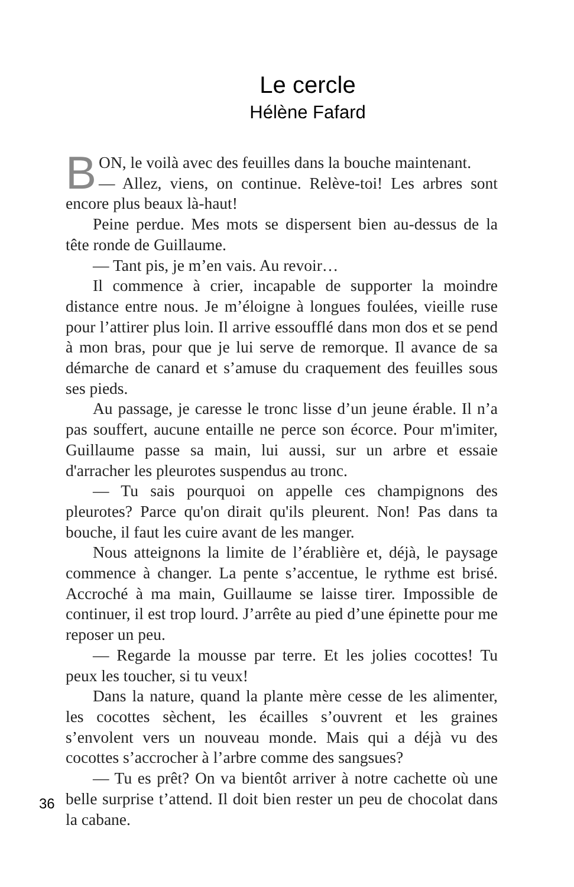Le cercle
Hélène Fafard
BON, le voilà avec des feuilles dans la bouche maintenant.
— Allez, viens, on continue. Relève-toi! Les arbres sont encore plus beaux là-haut!
Peine perdue. Mes mots se dispersent bien au-dessus de la tête ronde de Guillaume.
— Tant pis, je m’en vais. Au revoir…
Il commence à crier, incapable de supporter la moindre distance entre nous. Je m’éloigne à longues foulées, vieille ruse pour l’attirer plus loin. Il arrive essoufflé dans mon dos et se pend à mon bras, pour que je lui serve de remorque. Il avance de sa démarche de canard et s’amuse du craquement des feuilles sous ses pieds.
Au passage, je caresse le tronc lisse d’un jeune érable. Il n’a pas souffert, aucune entaille ne perce son écorce. Pour m'imiter, Guillaume passe sa main, lui aussi, sur un arbre et essaie d'arracher les pleurotes suspendus au tronc.
— Tu sais pourquoi on appelle ces champignons des pleurotes? Parce qu'on dirait qu'ils pleurent. Non! Pas dans ta bouche, il faut les cuire avant de les manger.
Nous atteignons la limite de l’érablière et, déjà, le paysage commence à changer. La pente s’accentue, le rythme est brisé. Accroché à ma main, Guillaume se laisse tirer. Impossible de continuer, il est trop lourd. J’arrête au pied d’une épinette pour me reposer un peu.
— Regarde la mousse par terre. Et les jolies cocottes! Tu peux les toucher, si tu veux!
Dans la nature, quand la plante mère cesse de les alimenter, les cocottes sèchent, les écailles s’ouvrent et les graines s’envolent vers un nouveau monde. Mais qui a déjà vu des cocottes s’accrocher à l’arbre comme des sangsues?
— Tu es prêt? On va bientôt arriver à notre cachette où une belle surprise t’attend. Il doit bien rester un peu de chocolat dans la cabane.
36